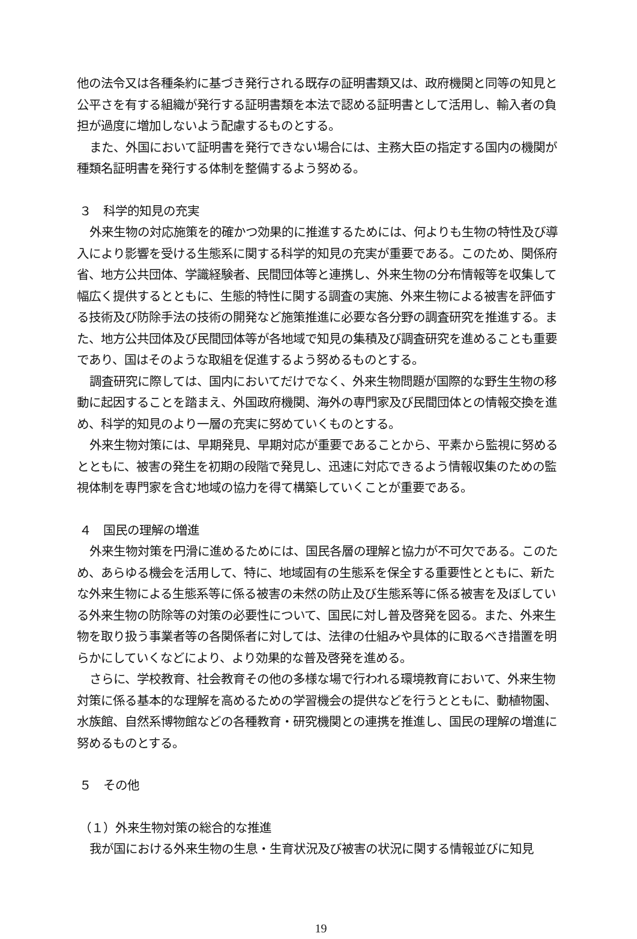他の法令又は各種条約に基づき発行される既存の証明書類又は、政府機関と同等の知見と公平さを有する組織が発行する証明書類を本法で認める証明書として活用し、輸入者の負担が過度に増加しないよう配慮するものとする。
また、外国において証明書を発行できない場合には、主務大臣の指定する国内の機関が種類名証明書を発行する体制を整備するよう努める。
３　科学的知見の充実
外来生物の対応施策を的確かつ効果的に推進するためには、何よりも生物の特性及び導入により影響を受ける生態系に関する科学的知見の充実が重要である。このため、関係府省、地方公共団体、学識経験者、民間団体等と連携し、外来生物の分布情報等を収集して幅広く提供するとともに、生態的特性に関する調査の実施、外来生物による被害を評価する技術及び防除手法の技術の開発など施策推進に必要な各分野の調査研究を推進する。また、地方公共団体及び民間団体等が各地域で知見の集積及び調査研究を進めることも重要であり、国はそのような取組を促進するよう努めるものとする。
調査研究に際しては、国内においてだけでなく、外来生物問題が国際的な野生生物の移動に起因することを踏まえ、外国政府機関、海外の専門家及び民間団体との情報交換を進め、科学的知見のより一層の充実に努めていくものとする。
外来生物対策には、早期発見、早期対応が重要であることから、平素から監視に努めるとともに、被害の発生を初期の段階で発見し、迅速に対応できるよう情報収集のための監視体制を専門家を含む地域の協力を得て構築していくことが重要である。
４　国民の理解の増進
外来生物対策を円滑に進めるためには、国民各層の理解と協力が不可欠である。このため、あらゆる機会を活用して、特に、地域固有の生態系を保全する重要性とともに、新たな外来生物による生態系等に係る被害の未然の防止及び生態系等に係る被害を及ぼしている外来生物の防除等の対策の必要性について、国民に対し普及啓発を図る。また、外来生物を取り扱う事業者等の各関係者に対しては、法律の仕組みや具体的に取るべき措置を明らかにしていくなどにより、より効果的な普及啓発を進める。
さらに、学校教育、社会教育その他の多様な場で行われる環境教育において、外来生物対策に係る基本的な理解を高めるための学習機会の提供などを行うとともに、動植物園、水族館、自然系博物館などの各種教育・研究機関との連携を推進し、国民の理解の増進に努めるものとする。
５　その他
（１）外来生物対策の総合的な推進
我が国における外来生物の生息・生育状況及び被害の状況に関する情報並びに知見
19